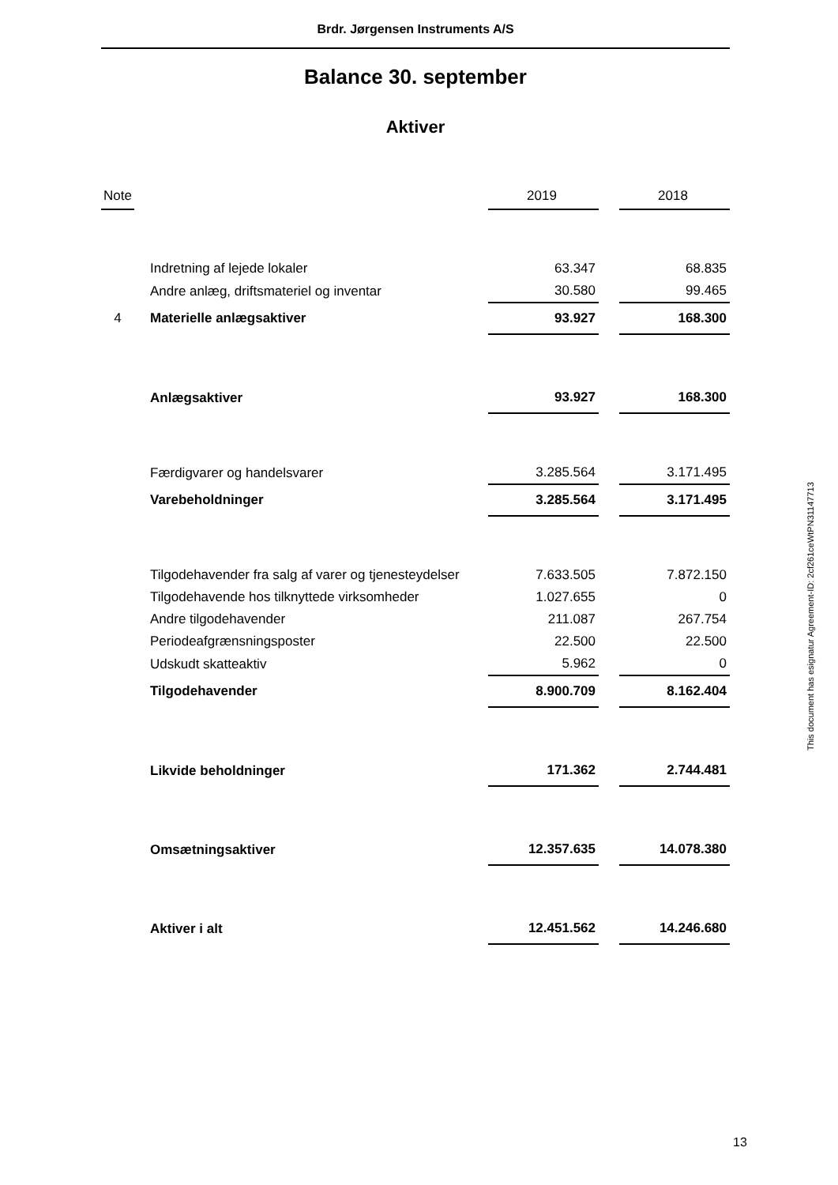Brdr. Jørgensen Instruments A/S
Balance 30. september
Aktiver
| Note | | 2019 | | 2018 |
| --- | --- | --- | --- | --- |
| | Indretning af lejede lokaler | 63.347 | | 68.835 |
| | Andre anlæg, driftsmateriel og inventar | 30.580 | | 99.465 |
| 4 | Materielle anlægsaktiver | 93.927 | | 168.300 |
| | Anlægsaktiver | 93.927 | | 168.300 |
| | Færdigvarer og handelsvarer | 3.285.564 | | 3.171.495 |
| | Varebeholdninger | 3.285.564 | | 3.171.495 |
| | Tilgodehavender fra salg af varer og tjenesteydelser | 7.633.505 | | 7.872.150 |
| | Tilgodehavende hos tilknyttede virksomheder | 1.027.655 | | 0 |
| | Andre tilgodehavender | 211.087 | | 267.754 |
| | Periodeafgrænsningsposter | 22.500 | | 22.500 |
| | Udskudt skatteaktiv | 5.962 | | 0 |
| | Tilgodehavender | 8.900.709 | | 8.162.404 |
| | Likvide beholdninger | 171.362 | | 2.744.481 |
| | Omsætningsaktiver | 12.357.635 | | 14.078.380 |
| | Aktiver i alt | 12.451.562 | | 14.246.680 |
This document has esignatur Agreement-ID: 2cf261ceWtPN31147713
13